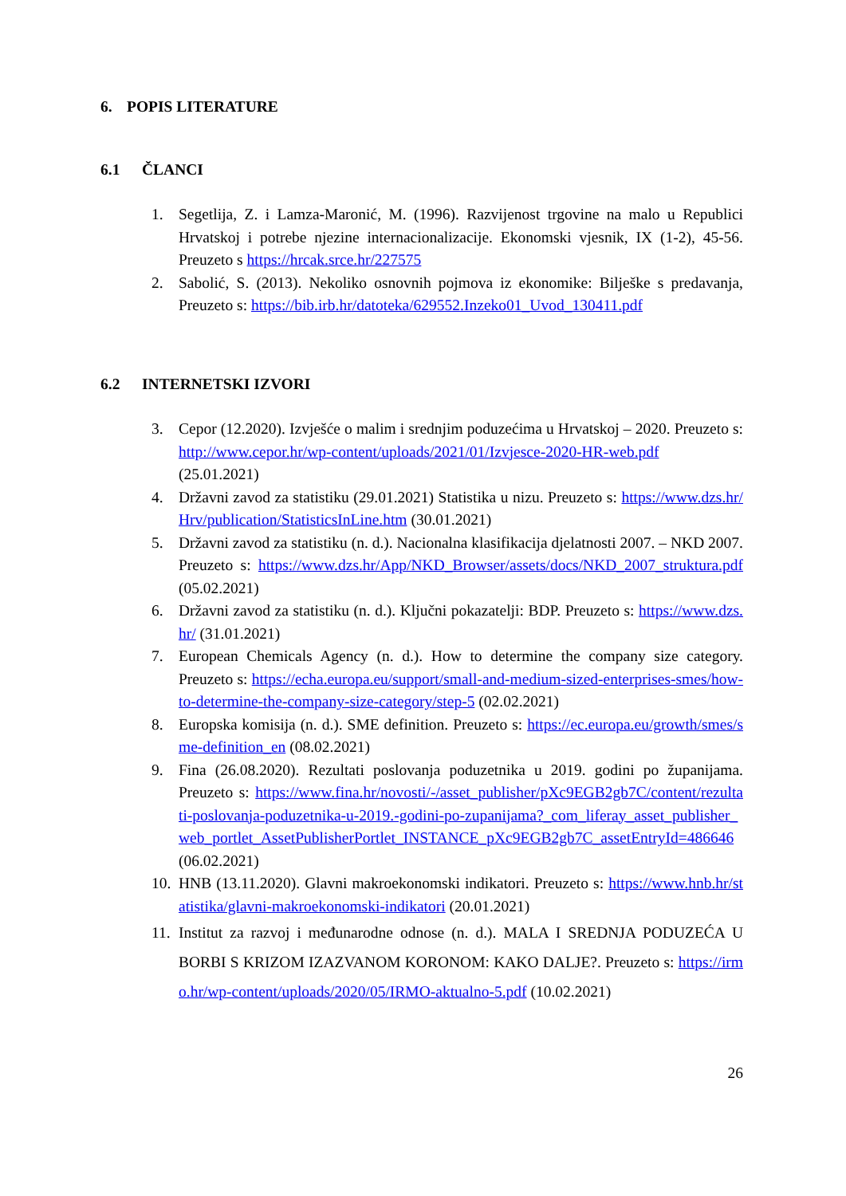6. POPIS LITERATURE
6.1 ČLANCI
1. Segetlija, Z. i Lamza-Maronić, M. (1996). Razvijenost trgovine na malo u Republici Hrvatskoj i potrebe njezine internacionalizacije. Ekonomski vjesnik, IX (1-2), 45-56. Preuzeto s https://hrcak.srce.hr/227575
2. Sabolić, S. (2013). Nekoliko osnovnih pojmova iz ekonomike: Bilješke s predavanja, Preuzeto s: https://bib.irb.hr/datoteka/629552.Inzeko01_Uvod_130411.pdf
6.2 INTERNETSKI IZVORI
3. Cepor (12.2020). Izvješće o malim i srednjim poduzećima u Hrvatskoj – 2020. Preuzeto s: http://www.cepor.hr/wp-content/uploads/2021/01/Izvjesce-2020-HR-web.pdf (25.01.2021)
4. Državni zavod za statistiku (29.01.2021) Statistika u nizu. Preuzeto s: https://www.dzs.hr/Hrv/publication/StatisticsInLine.htm (30.01.2021)
5. Državni zavod za statistiku (n. d.). Nacionalna klasifikacija djelatnosti 2007. – NKD 2007. Preuzeto s: https://www.dzs.hr/App/NKD_Browser/assets/docs/NKD_2007_struktura.pdf (05.02.2021)
6. Državni zavod za statistiku (n. d.). Ključni pokazatelji: BDP. Preuzeto s: https://www.dzs.hr/ (31.01.2021)
7. European Chemicals Agency (n. d.). How to determine the company size category. Preuzeto s: https://echa.europa.eu/support/small-and-medium-sized-enterprises-smes/how-to-determine-the-company-size-category/step-5 (02.02.2021)
8. Europska komisija (n. d.). SME definition. Preuzeto s: https://ec.europa.eu/growth/smes/sme-definition_en (08.02.2021)
9. Fina (26.08.2020). Rezultati poslovanja poduzetnika u 2019. godini po županijama. Preuzeto s: https://www.fina.hr/novosti/-/asset_publisher/pXc9EGB2gb7C/content/rezultati-poslovanja-poduzetnika-u-2019.-godini-po-zupanijama?_com_liferay_asset_publisher_web_portlet_AssetPublisherPortlet_INSTANCE_pXc9EGB2gb7C_assetEntryId=486646 (06.02.2021)
10. HNB (13.11.2020). Glavni makroekonomski indikatori. Preuzeto s: https://www.hnb.hr/statistika/glavni-makroekonomski-indikatori (20.01.2021)
11. Institut za razvoj i međunarodne odnose (n. d.). MALA I SREDNJA PODUZEĆA U BORBI S KRIZOM IZAZVANOM KORONOM: KAKO DALJE?. Preuzeto s: https://irmo.hr/wp-content/uploads/2020/05/IRMO-aktualno-5.pdf (10.02.2021)
26